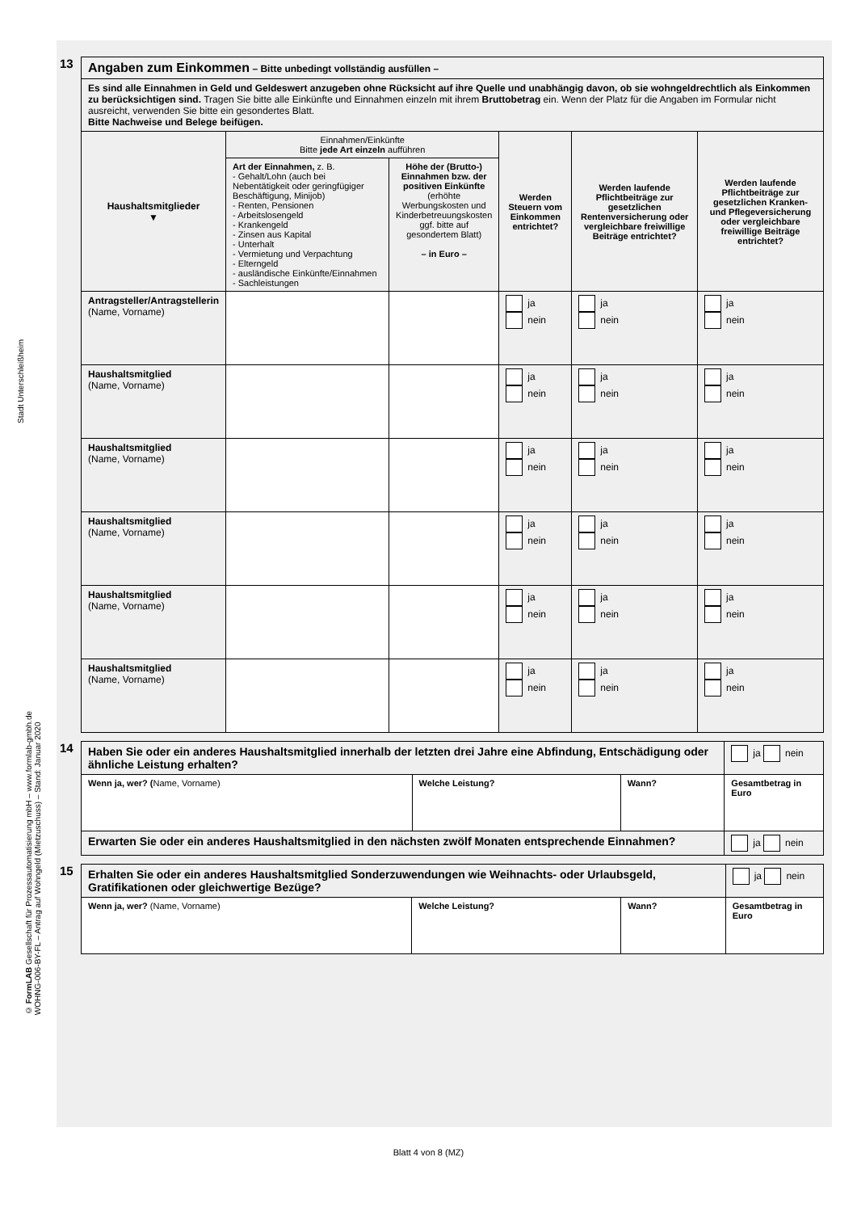Stadt Unterschleißheim
© FormLAB Gesellschaft für Prozessautomatisierung mbH – www.formlab-gmbh.de
WOHNG-006-BY-FL – Antrag auf Wohngeld (Mietzuschuss) – Stand: Januar 2020
13
| Angaben zum Einkommen – Bitte unbedingt vollständig ausfüllen – | | | | | |
| Es sind alle Einnahmen in Geld und Geldeswert anzugeben ohne Rücksicht auf ihre Quelle und unabhängig davon, ob sie wohngeldrechtlich als Einkommen zu berücksichtigen sind. Tragen Sie bitte alle Einkünfte und Einnahmen einzeln mit ihrem Bruttobetrag ein. Wenn der Platz für die Angaben im Formular nicht ausreicht, verwenden Sie bitte ein gesondertes Blatt. Bitte Nachweise und Belege beifügen. | | | | | |
| Haushaltsmitglieder ▼ | Einnahmen/Einkünfte Bitte jede Art einzeln aufführen | | Werden Steuern vom Einkommen entrichtet? | Werden laufende Pflichtbeiträge zur gesetzlichen Rentenversicherung oder vergleichbare freiwillige Beiträge entrichtet? | Werden laufende Pflichtbeiträge zur gesetzlichen Kranken- und Pflegeversicherung oder vergleichbare freiwillige Beiträge entrichtet? |
| | Art der Einnahmen, z. B. - Gehalt/Lohn (auch bei Nebentätigkeit oder geringfügiger Beschäftigung, Minijob) - Renten, Pensionen - Arbeitslosengeld - Krankengeld - Zinsen aus Kapital - Unterhalt - Vermietung und Verpachtung - Elterngeld - ausländische Einkünfte/Einnahmen - Sachleistungen | Höhe der (Brutto-) Einnahmen bzw. der positiven Einkünfte (erhöhte Werbungskosten und Kinderbetreuungskosten ggf. bitte auf gesondertem Blatt) – in Euro – | | | |
| Antragsteller/Antragstellerin (Name, Vorname) | | | ja nein | ja nein | ja nein |
| Haushaltsmitglied (Name, Vorname) | | | ja nein | ja nein | ja nein |
| Haushaltsmitglied (Name, Vorname) | | | ja nein | ja nein | ja nein |
| Haushaltsmitglied (Name, Vorname) | | | ja nein | ja nein | ja nein |
| Haushaltsmitglied (Name, Vorname) | | | ja nein | ja nein | ja nein |
| Haushaltsmitglied (Name, Vorname) | | | ja nein | ja nein | ja nein |
14
| Haben Sie oder ein anderes Haushaltsmitglied innerhalb der letzten drei Jahre eine Abfindung, Entschädigung oder ähnliche Leistung erhalten? | | | ja nein |
| Wenn ja, wer? ( Name, Vorname) | Welche Leistung? | Wann? | Gesamtbetrag in Euro |
| Erwarten Sie oder ein anderes Haushaltsmitglied in den nächsten zwölf Monaten entsprechende Einnahmen? | | | ja nein |
15
| Erhalten Sie oder ein anderes Haushaltsmitglied Sonderzuwendungen wie Weihnachts- oder Urlaubsgeld, Gratifikationen oder gleichwertige Bezüge? | | | ja nein |
| Wenn ja, wer? (Name, Vorname) | Welche Leistung? | Wann? | Gesamtbetrag in Euro |
Blatt 4 von 8 (MZ)